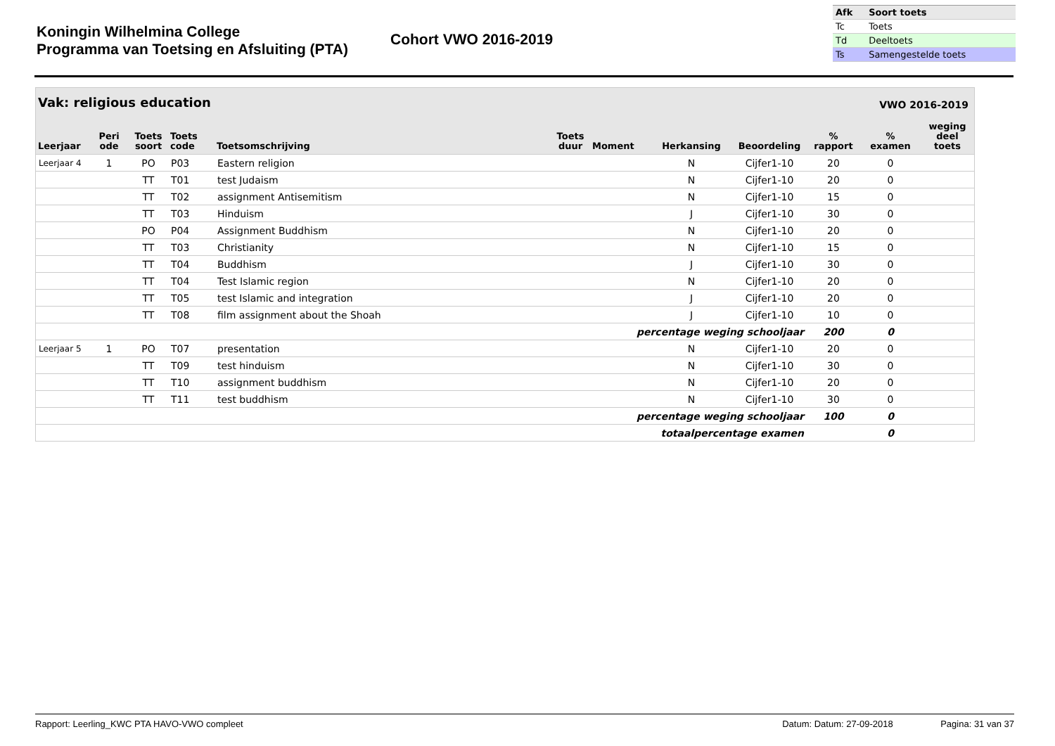Koningin Wilhelmina College
Programma van Toetsing en Afsluiting (PTA)
Cohort VWO 2016-2019
| Afk | Soort toets |
| --- | --- |
| Tc | Toets |
| Td | Deeltoets |
| Ts | Samengestelde toets |
Vak: religious education VWO 2016-2019
| Leerjaar | Peri ode | Toets soort | Toets code | Toetsomschrijving | Toets duur | Moment | Herkansing | Beoordeling | % rapport | % examen | weging deel toets |
| --- | --- | --- | --- | --- | --- | --- | --- | --- | --- | --- | --- |
| Leerjaar 4 | 1 | PO | P03 | Eastern religion | | | N | Cijfer1-10 | 20 | 0 | |
| | | TT | T01 | test Judaism | | | N | Cijfer1-10 | 20 | 0 | |
| | | TT | T02 | assignment Antisemitism | | | N | Cijfer1-10 | 15 | 0 | |
| | | TT | T03 | Hinduism | | | J | Cijfer1-10 | 30 | 0 | |
| | | PO | P04 | Assignment Buddhism | | | N | Cijfer1-10 | 20 | 0 | |
| | | TT | T03 | Christianity | | | N | Cijfer1-10 | 15 | 0 | |
| | | TT | T04 | Buddhism | | | J | Cijfer1-10 | 30 | 0 | |
| | | TT | T04 | Test Islamic region | | | N | Cijfer1-10 | 20 | 0 | |
| | | TT | T05 | test Islamic and integration | | | J | Cijfer1-10 | 20 | 0 | |
| | | TT | T08 | film assignment about the Shoah | | | J | Cijfer1-10 | 10 | 0 | |
| percentage weging schooljaar | | | | | | | | | 200 | 0 | |
| Leerjaar 5 | 1 | PO | T07 | presentation | | | N | Cijfer1-10 | 20 | 0 | |
| | | TT | T09 | test hinduism | | | N | Cijfer1-10 | 30 | 0 | |
| | | TT | T10 | assignment buddhism | | | N | Cijfer1-10 | 20 | 0 | |
| | | TT | T11 | test buddhism | | | N | Cijfer1-10 | 30 | 0 | |
| percentage weging schooljaar | | | | | | | | | 100 | 0 | |
| totaalpercentage examen | | | | | | | | | | 0 | |
Rapport: Leerling_KWC PTA HAVO-VWO compleet Datum: Datum: 27-09-2018 Pagina: 31 van 37